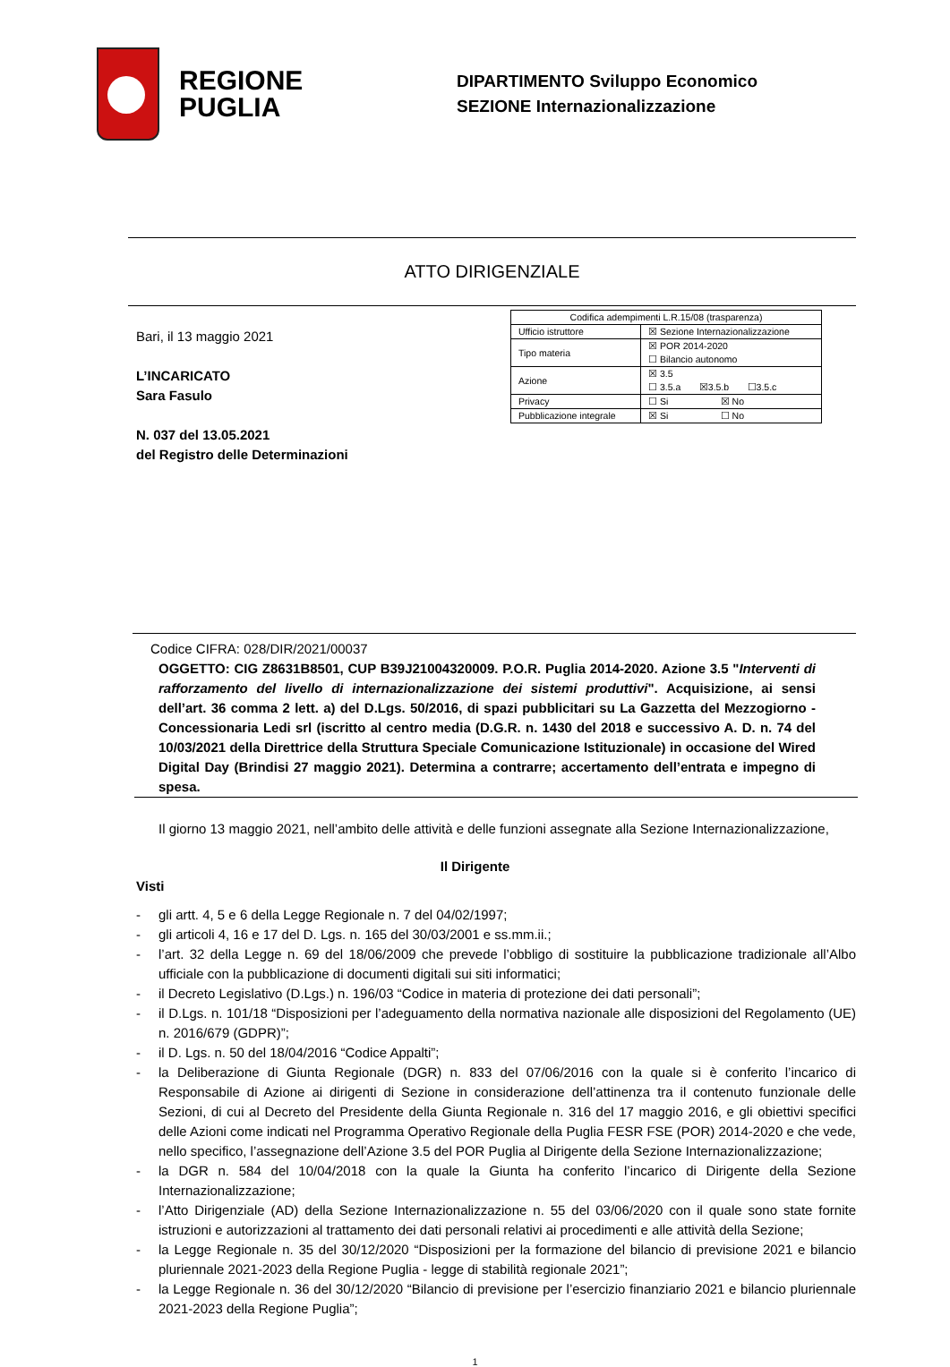REGIONE
PUGLIA
DIPARTIMENTO Sviluppo Economico
SEZIONE Internazionalizzazione
ATTO DIRIGENZIALE
Bari, il 13 maggio 2021
L’INCARICATO
Sara Fasulo
N. 037 del 13.05.2021
del Registro delle Determinazioni
| Codifica adempimenti L.R.15/08 (trasparenza) | |
| Ufficio istruttore | ☒ Sezione Internazionalizzazione |
| Tipo materia | ☒ POR 2014-2020 ☐ Bilancio autonomo |
| Azione | ☒ 3.5 ☐ 3.5.a ☒3.5.b ☐3.5.c |
| Privacy | ☐ Si ☒ No |
| Pubblicazione integrale | ☒ Si ☐ No |
Codice CIFRA: 028/DIR/2021/00037
OGGETTO: CIG Z8631B8501, CUP B39J21004320009. P.O.R. Puglia 2014-2020. Azione 3.5 "Interventi di rafforzamento del livello di internazionalizzazione dei sistemi produttivi". Acquisizione, ai sensi dell’art. 36 comma 2 lett. a) del D.Lgs. 50/2016, di spazi pubblicitari su La Gazzetta del Mezzogiorno -Concessionaria Ledi srl (iscritto al centro media (D.G.R. n. 1430 del 2018 e successivo A. D. n. 74 del 10/03/2021 della Direttrice della Struttura Speciale Comunicazione Istituzionale) in occasione del Wired Digital Day (Brindisi 27 maggio 2021). Determina a contrarre; accertamento dell’entrata e impegno di spesa.
Il giorno 13 maggio 2021, nell’ambito delle attività e delle funzioni assegnate alla Sezione Internazionalizzazione,
Il Dirigente
Visti
- gli artt. 4, 5 e 6 della Legge Regionale n. 7 del 04/02/1997;
- gli articoli 4, 16 e 17 del D. Lgs. n. 165 del 30/03/2001 e ss.mm.ii.;
- l’art. 32 della Legge n. 69 del 18/06/2009 che prevede l’obbligo di sostituire la pubblicazione tradizionale all’Albo ufficiale con la pubblicazione di documenti digitali sui siti informatici;
- il Decreto Legislativo (D.Lgs.) n. 196/03 “Codice in materia di protezione dei dati personali”;
- il D.Lgs. n. 101/18 “Disposizioni per l’adeguamento della normativa nazionale alle disposizioni del Regolamento (UE) n. 2016/679 (GDPR)”;
- il D. Lgs. n. 50 del 18/04/2016 “Codice Appalti”;
- la Deliberazione di Giunta Regionale (DGR) n. 833 del 07/06/2016 con la quale si è conferito l’incarico di Responsabile di Azione ai dirigenti di Sezione in considerazione dell’attinenza tra il contenuto funzionale delle Sezioni, di cui al Decreto del Presidente della Giunta Regionale n. 316 del 17 maggio 2016, e gli obiettivi specifici delle Azioni come indicati nel Programma Operativo Regionale della Puglia FESR FSE (POR) 2014-2020 e che vede, nello specifico, l’assegnazione dell’Azione 3.5 del POR Puglia al Dirigente della Sezione Internazionalizzazione;
- la DGR n. 584 del 10/04/2018 con la quale la Giunta ha conferito l’incarico di Dirigente della Sezione Internazionalizzazione;
- l’Atto Dirigenziale (AD) della Sezione Internazionalizzazione n. 55 del 03/06/2020 con il quale sono state fornite istruzioni e autorizzazioni al trattamento dei dati personali relativi ai procedimenti e alle attività della Sezione;
- la Legge Regionale n. 35 del 30/12/2020 “Disposizioni per la formazione del bilancio di previsione 2021 e bilancio pluriennale 2021-2023 della Regione Puglia - legge di stabilità regionale 2021”;
- la Legge Regionale n. 36 del 30/12/2020 “Bilancio di previsione per l’esercizio finanziario 2021 e bilancio pluriennale 2021-2023 della Regione Puglia”;
1